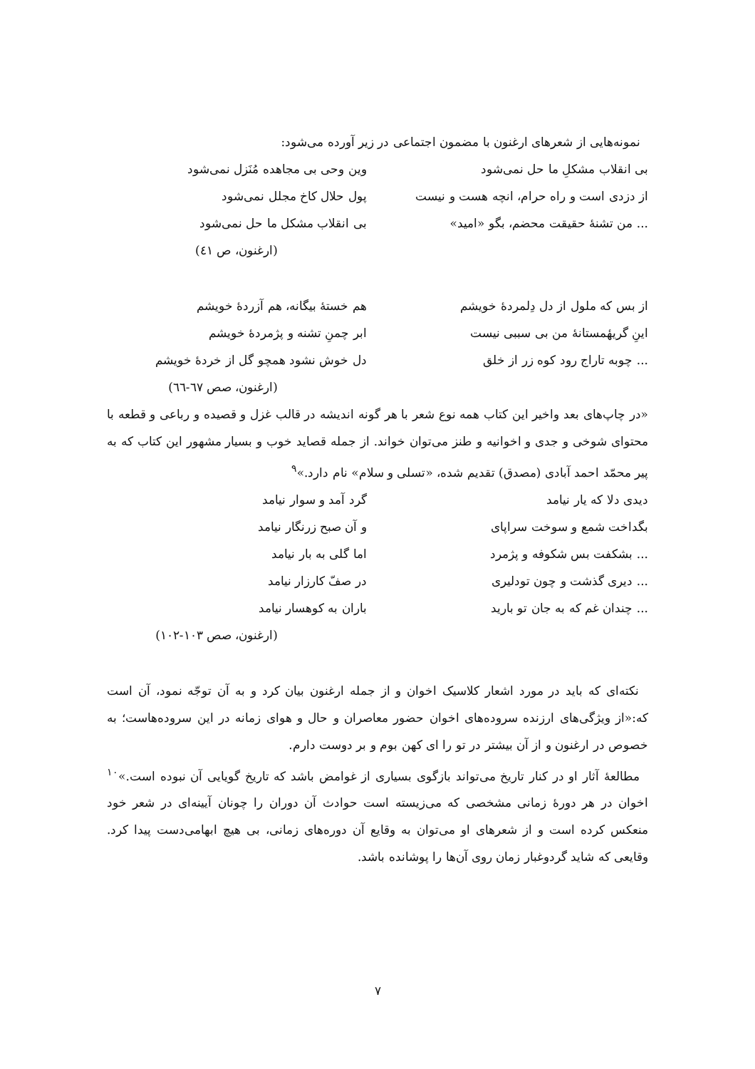نمونه‌هایی از شعرهای ارغنون با مضمون اجتماعی در زیر آورده می‌شود:
بی انقلاب مشکلِ ما حل نمی‌شود وین وحی بی مجاهده مُنَزل نمی‌شود
از دزدی است و راه حرام، انچه هست و نیست پول حلال کاخ مجلل نمی‌شود
... من تشنهٔ حقیقت محضم، بگو «امید» بی انقلاب مشکل ما حل نمی‌شود
(ارغنون، ص ٤١)
از بس که ملول از دل دِلمردهٔ خویشم هم خستهٔ بیگانه، هم آزردهٔ خویشم
اینِ گریهٔمستانهٔ من بی سببی نیست ابر چمنِ تشنه و پژمردهٔ خویشم
... چوبه تاراج رود کوه زر از خلق دل خوش نشود همچو گل از خردهٔ خویشم
(ارغنون، صص ٦٧-٦٦)
«در چاپ‌های بعد واخیر این کتاب همه نوع شعر با هر گونه اندیشه در قالب غزل و قصیده و رباعی و قطعه با محتوای شوخی و جدی و اخوانیه و طنز می‌توان خواند. از جمله قصاید خوب و بسیار مشهور این کتاب که به پیر محمّد احمد آبادی (مصدق) تقدیم شده، «تسلی و سلام» نام دارد.»<sup>٩</sup>
دیدی دلا که یار نیامد گرد آمد و سوار نیامد
بگداخت شمع و سوخت سراپای و آن صبح زرنگار نیامد
... بشکفت بس شکوفه و پژمرد اما گلی به بار نیامد
... دیری گذشت و چون تودلیری در صفّ کارزار نیامد
... چندان غم که به جان تو بارید باران به کوهسار نیامد
(ارغنون، صص ١٠٣-١٠٢)
نکته‌ای که باید در مورد اشعار کلاسیک اخوان و از جمله ارغنون بیان کرد و به آن توجّه نمود، آن است که:«از ویژگی‌های ارزنده سروده‌های اخوان حضور معاصران و حال و هوای زمانه در این سروده‌هاست؛ به خصوص در ارغنون و از آن بیشتر در تو را ای کهن بوم و بر دوست دارم.
مطالعهٔ آثار او در کنار تاریخ می‌تواند بازگوی بسیاری از غوامض باشد که تاریخ گویایی آن نبوده است.»<sup>١٠</sup> اخوان در هر دورهٔ زمانی مشخصی که می‌زیسته است حوادث آن دوران را چونان آیینه‌ای در شعر خود منعکس کرده است و از شعرهای او می‌توان به وقایع آن دوره‌های زمانی، بی هیچ ابهامی‌دست پیدا کرد. وقایعی که شاید گردوغبار زمان روی آن‌ها را پوشانده باشد.
٧